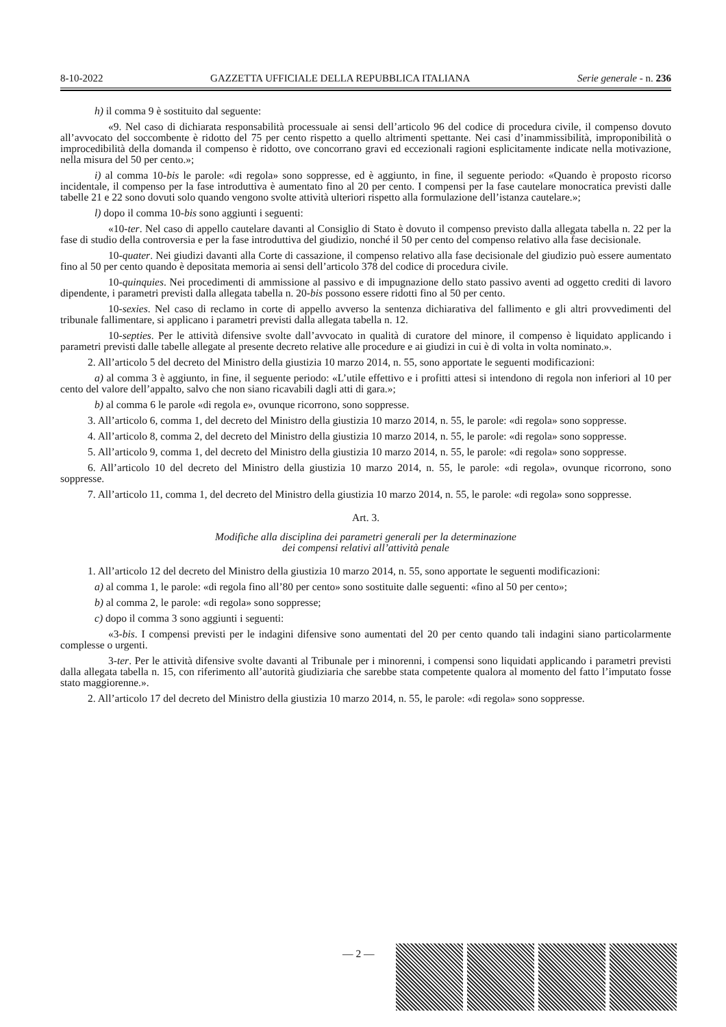8-10-2022 GAZZETTA UFFICIALE DELLA REPUBBLICA ITALIANA Serie generale - n. 236
h) il comma 9 è sostituito dal seguente:
«9. Nel caso di dichiarata responsabilità processuale ai sensi dell’articolo 96 del codice di procedura civile, il compenso dovuto all’avvocato del soccombente è ridotto del 75 per cento rispetto a quello altrimenti spettante. Nei casi d’inammissibilità, improponibilità o improcedibilità della domanda il compenso è ridotto, ove concorrano gravi ed eccezionali ragioni esplicitamente indicate nella motivazione, nella misura del 50 per cento.»;
i) al comma 10-bis le parole: «di regola» sono soppresse, ed è aggiunto, in fine, il seguente periodo: «Quando è proposto ricorso incidentale, il compenso per la fase introduttiva è aumentato fino al 20 per cento. I compensi per la fase cautelare monocratica previsti dalle tabelle 21 e 22 sono dovuti solo quando vengono svolte attività ulteriori rispetto alla formulazione dell’istanza cautelare.»;
l) dopo il comma 10-bis sono aggiunti i seguenti:
«10-ter. Nel caso di appello cautelare davanti al Consiglio di Stato è dovuto il compenso previsto dalla allegata tabella n. 22 per la fase di studio della controversia e per la fase introduttiva del giudizio, nonché il 50 per cento del compenso relativo alla fase decisionale.
10-quater. Nei giudizi davanti alla Corte di cassazione, il compenso relativo alla fase decisionale del giudizio può essere aumentato fino al 50 per cento quando è depositata memoria ai sensi dell’articolo 378 del codice di procedura civile.
10-quinquies. Nei procedimenti di ammissione al passivo e di impugnazione dello stato passivo aventi ad oggetto crediti di lavoro dipendente, i parametri previsti dalla allegata tabella n. 20-bis possono essere ridotti fino al 50 per cento.
10-sexies. Nel caso di reclamo in corte di appello avverso la sentenza dichiarativa del fallimento e gli altri provvedimenti del tribunale fallimentare, si applicano i parametri previsti dalla allegata tabella n. 12.
10-septies. Per le attività difensive svolte dall’avvocato in qualità di curatore del minore, il compenso è liquidato applicando i parametri previsti dalle tabelle allegate al presente decreto relative alle procedure e ai giudizi in cui è di volta in volta nominato.».
2. All’articolo 5 del decreto del Ministro della giustizia 10 marzo 2014, n. 55, sono apportate le seguenti modificazioni:
a) al comma 3 è aggiunto, in fine, il seguente periodo: «L’utile effettivo e i profitti attesi si intendono di regola non inferiori al 10 per cento del valore dell’appalto, salvo che non siano ricavabili dagli atti di gara.»;
b) al comma 6 le parole «di regola e», ovunque ricorrono, sono soppresse.
3. All’articolo 6, comma 1, del decreto del Ministro della giustizia 10 marzo 2014, n. 55, le parole: «di regola» sono soppresse.
4. All’articolo 8, comma 2, del decreto del Ministro della giustizia 10 marzo 2014, n. 55, le parole: «di regola» sono soppresse.
5. All’articolo 9, comma 1, del decreto del Ministro della giustizia 10 marzo 2014, n. 55, le parole: «di regola» sono soppresse.
6. All’articolo 10 del decreto del Ministro della giustizia 10 marzo 2014, n. 55, le parole: «di regola», ovunque ricorrono, sono soppresse.
7. All’articolo 11, comma 1, del decreto del Ministro della giustizia 10 marzo 2014, n. 55, le parole: «di regola» sono soppresse.
Art. 3.
Modifiche alla disciplina dei parametri generali per la determinazione
dei compensi relativi all’attività penale
1. All’articolo 12 del decreto del Ministro della giustizia 10 marzo 2014, n. 55, sono apportate le seguenti modificazioni:
a) al comma 1, le parole: «di regola fino all’80 per cento» sono sostituite dalle seguenti: «fino al 50 per cento»;
b) al comma 2, le parole: «di regola» sono soppresse;
c) dopo il comma 3 sono aggiunti i seguenti:
«3-bis. I compensi previsti per le indagini difensive sono aumentati del 20 per cento quando tali indagini siano particolarmente complesse o urgenti.
3-ter. Per le attività difensive svolte davanti al Tribunale per i minorenni, i compensi sono liquidati applicando i parametri previsti dalla allegata tabella n. 15, con riferimento all’autorità giudiziaria che sarebbe stata competente qualora al momento del fatto l’imputato fosse stato maggiorenne.».
2. All’articolo 17 del decreto del Ministro della giustizia 10 marzo 2014, n. 55, le parole: «di regola» sono soppresse.
— 2 —